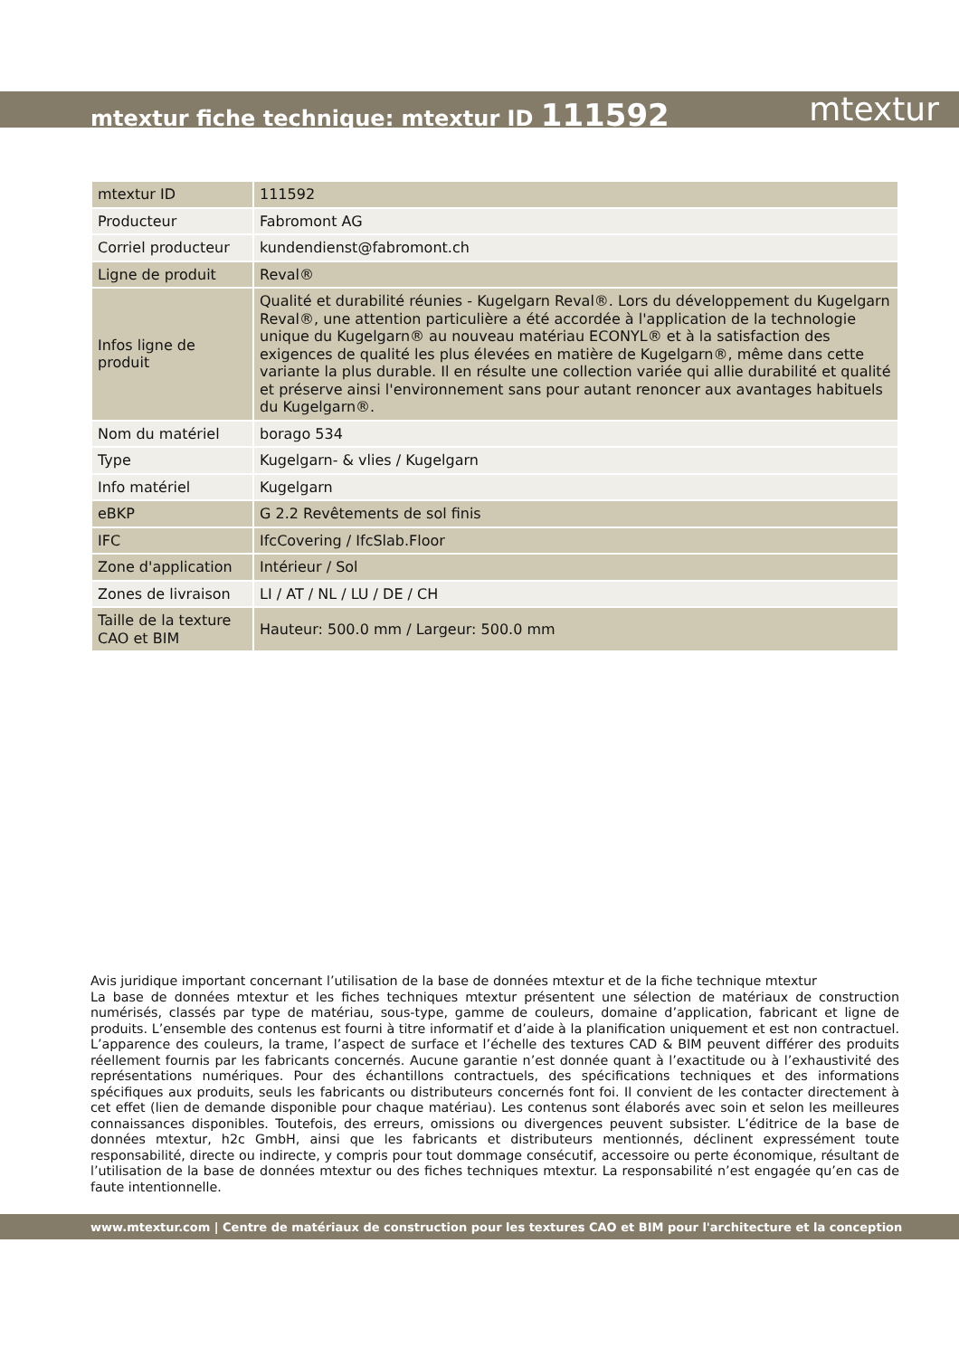mtextur fiche technique: mtextur ID 111592 mtextur
| mtextur ID | 111592 |
| Producteur | Fabromont AG |
| Corriel producteur | kundendienst@fabromont.ch |
| Ligne de produit | Reval® |
| Infos ligne de produit | Qualité et durabilité réunies - Kugelgarn Reval®. Lors du développement du Kugelgarn Reval®, une attention particulière a été accordée à l'application de la technologie unique du Kugelgarn® au nouveau matériau ECONYL® et à la satisfaction des exigences de qualité les plus élevées en matière de Kugelgarn®, même dans cette variante la plus durable. Il en résulte une collection variée qui allie durabilité et qualité et préserve ainsi l'environnement sans pour autant renoncer aux avantages habituels du Kugelgarn®. |
| Nom du matériel | borago 534 |
| Type | Kugelgarn- & vlies / Kugelgarn |
| Info matériel | Kugelgarn |
| eBKP | G 2.2 Revêtements de sol finis |
| IFC | IfcCovering / IfcSlab.Floor |
| Zone d'application | Intérieur / Sol |
| Zones de livraison | LI / AT / NL / LU / DE / CH |
| Taille de la texture CAO et BIM | Hauteur: 500.0 mm / Largeur: 500.0 mm |
Avis juridique important concernant l’utilisation de la base de données mtextur et de la fiche technique mtextur
La base de données mtextur et les fiches techniques mtextur présentent une sélection de matériaux de construction numérisés, classés par type de matériau, sous-type, gamme de couleurs, domaine d’application, fabricant et ligne de produits. L’ensemble des contenus est fourni à titre informatif et d’aide à la planification uniquement et est non contractuel. L’apparence des couleurs, la trame, l’aspect de surface et l’échelle des textures CAD & BIM peuvent différer des produits réellement fournis par les fabricants concernés. Aucune garantie n’est donnée quant à l’exactitude ou à l’exhaustivité des représentations numériques. Pour des échantillons contractuels, des spécifications techniques et des informations spécifiques aux produits, seuls les fabricants ou distributeurs concernés font foi. Il convient de les contacter directement à cet effet (lien de demande disponible pour chaque matériau). Les contenus sont élaborés avec soin et selon les meilleures connaissances disponibles. Toutefois, des erreurs, omissions ou divergences peuvent subsister. L’éditrice de la base de données mtextur, h2c GmbH, ainsi que les fabricants et distributeurs mentionnés, déclinent expressément toute responsabilité, directe ou indirecte, y compris pour tout dommage consécutif, accessoire ou perte économique, résultant de l’utilisation de la base de données mtextur ou des fiches techniques mtextur. La responsabilité n’est engagée qu’en cas de faute intentionnelle.
www.mtextur.com | Centre de matériaux de construction pour les textures CAO et BIM pour l'architecture et la conception